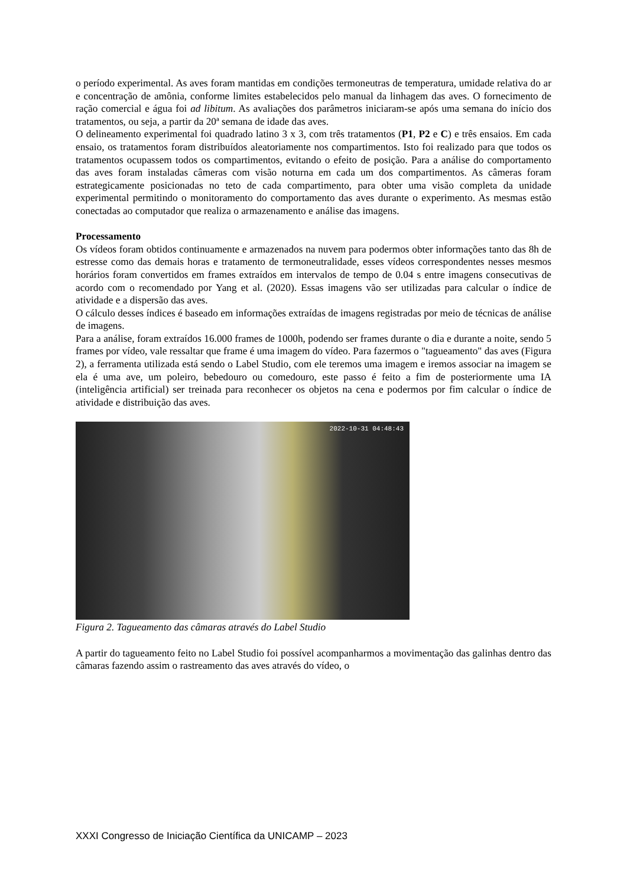o período experimental. As aves foram mantidas em condições termoneutras de temperatura, umidade relativa do ar e concentração de amônia, conforme limites estabelecidos pelo manual da linhagem das aves. O fornecimento de ração comercial e água foi ad libitum. As avaliações dos parâmetros iniciaram-se após uma semana do início dos tratamentos, ou seja, a partir da 20ª semana de idade das aves.
O delineamento experimental foi quadrado latino 3 x 3, com três tratamentos (P1, P2 e C) e três ensaios. Em cada ensaio, os tratamentos foram distribuídos aleatoriamente nos compartimentos. Isto foi realizado para que todos os tratamentos ocupassem todos os compartimentos, evitando o efeito de posição. Para a análise do comportamento das aves foram instaladas câmeras com visão noturna em cada um dos compartimentos. As câmeras foram estrategicamente posicionadas no teto de cada compartimento, para obter uma visão completa da unidade experimental permitindo o monitoramento do comportamento das aves durante o experimento. As mesmas estão conectadas ao computador que realiza o armazenamento e análise das imagens.
Processamento
Os vídeos foram obtidos continuamente e armazenados na nuvem para podermos obter informações tanto das 8h de estresse como das demais horas e tratamento de termoneutralidade, esses vídeos correspondentes nesses mesmos horários foram convertidos em frames extraídos em intervalos de tempo de 0.04 s entre imagens consecutivas de acordo com o recomendado por Yang et al. (2020). Essas imagens vão ser utilizadas para calcular o índice de atividade e a dispersão das aves.
O cálculo desses índices é baseado em informações extraídas de imagens registradas por meio de técnicas de análise de imagens.
Para a análise, foram extraídos 16.000 frames de 1000h, podendo ser frames durante o dia e durante a noite, sendo 5 frames por vídeo, vale ressaltar que frame é uma imagem do vídeo. Para fazermos o "tagueamento" das aves (Figura 2), a ferramenta utilizada está sendo o Label Studio, com ele teremos uma imagem e iremos associar na imagem se ela é uma ave, um poleiro, bebedouro ou comedouro, este passo é feito a fim de posteriormente uma IA (inteligência artificial) ser treinada para reconhecer os objetos na cena e podermos por fim calcular o índice de atividade e distribuição das aves.
2022-10-31 04:48:43
Figura 2. Tagueamento das câmaras através do Label Studio
A partir do tagueamento feito no Label Studio foi possível acompanharmos a movimentação das galinhas dentro das câmaras fazendo assim o rastreamento das aves através do vídeo, o
XXXI Congresso de Iniciação Científica da UNICAMP – 2023